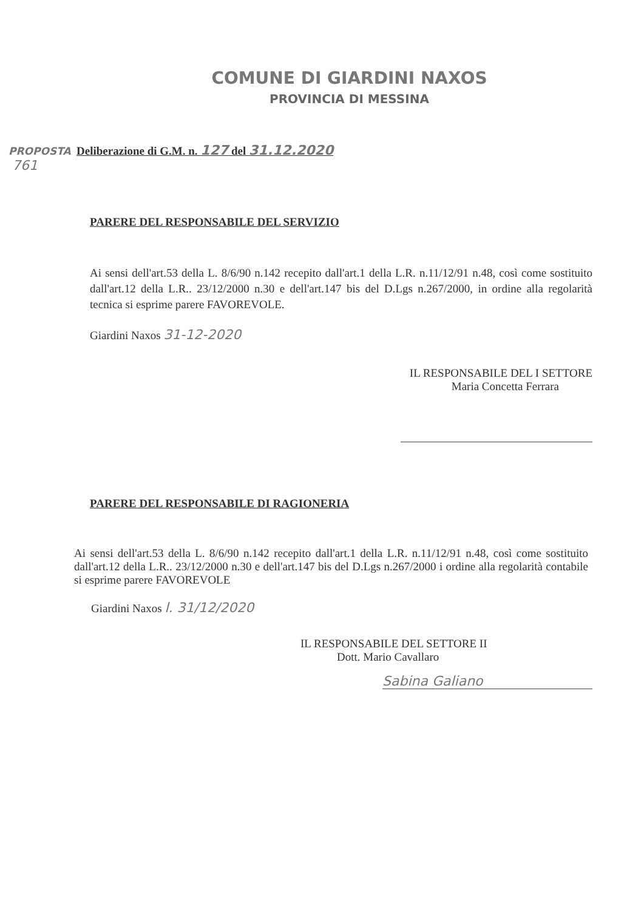COMUNE DI GIARDINI NAXOS
PROVINCIA DI MESSINA
PROPOSTA Deliberazione di G.M. n. 127 del 31.12.2020
761
PARERE DEL RESPONSABILE DEL SERVIZIO
Ai sensi dell'art.53 della L. 8/6/90 n.142 recepito dall'art.1 della L.R. n.11/12/91 n.48, così come sostituito dall'art.12 della L.R.. 23/12/2000 n.30 e dell'art.147 bis del D.Lgs n.267/2000, in ordine alla regolarità tecnica si esprime parere FAVOREVOLE.
Giardini Naxos 31-12-2020
IL RESPONSABILE DEL I SETTORE
Maria Concetta Ferrara
PARERE DEL RESPONSABILE DI RAGIONERIA
Ai sensi dell'art.53 della L. 8/6/90 n.142 recepito dall'art.1 della L.R. n.11/12/91 n.48, così come sostituito dall'art.12 della L.R.. 23/12/2000 n.30 e dell'art.147 bis del D.Lgs n.267/2000 i ordine alla regolarità contabile si esprime parere FAVOREVOLE
Giardini Naxos l. 31/12/2020
IL RESPONSABILE DEL SETTORE II
Dott. Mario Cavallaro
Sabina Galiano